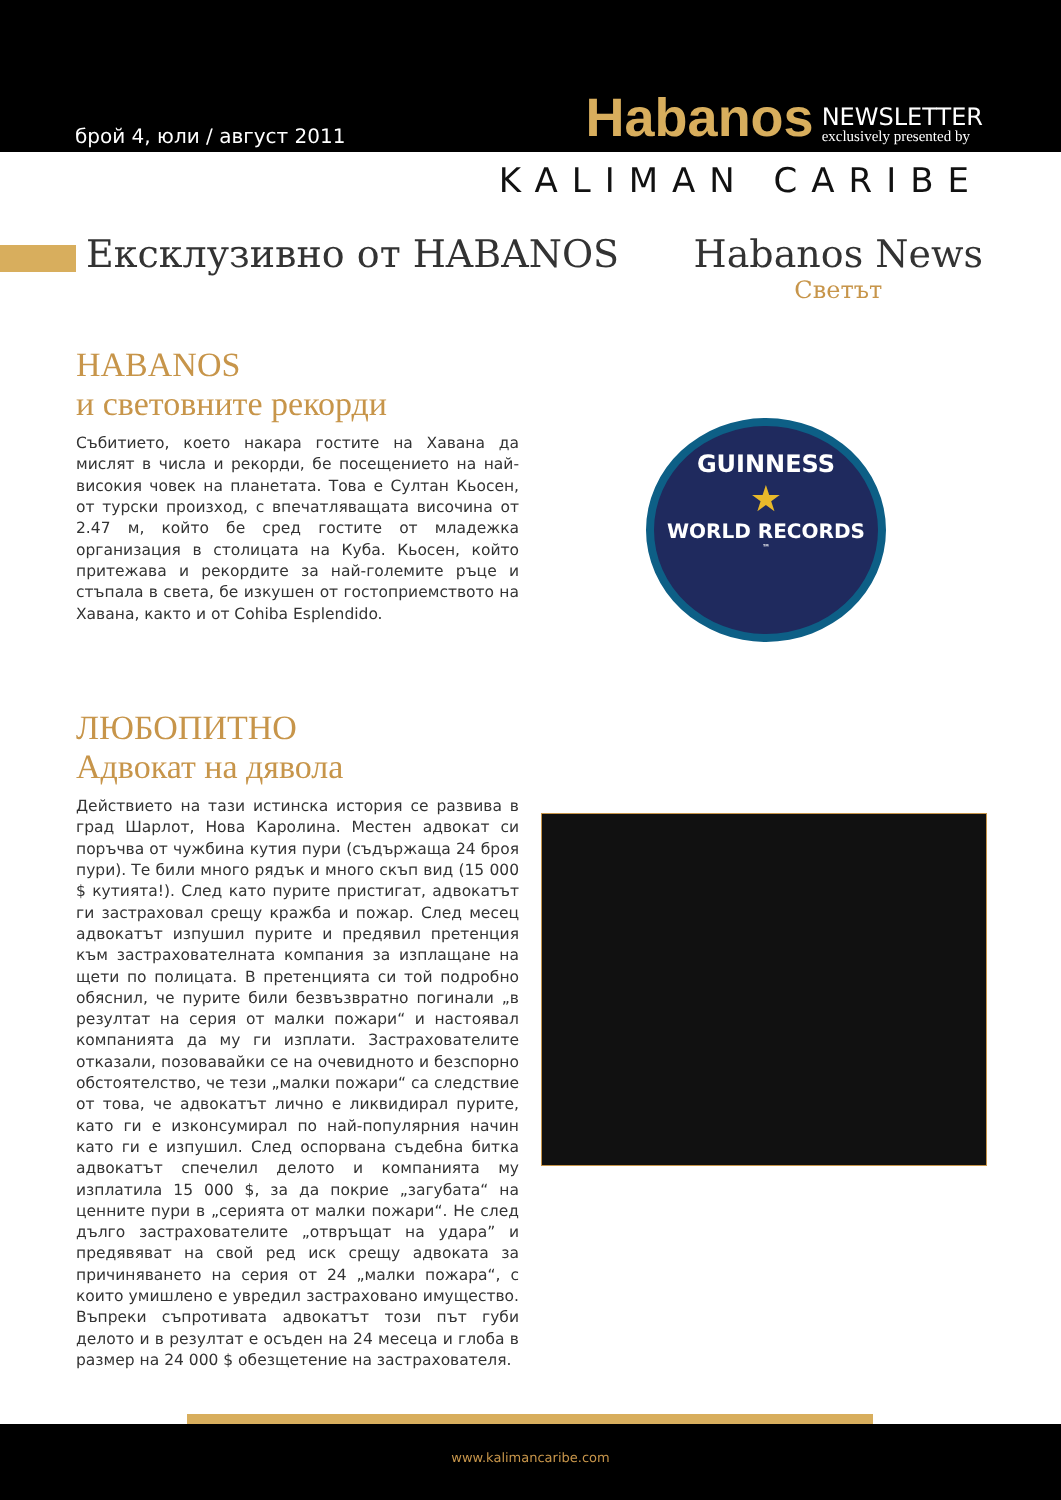брой 4, юли / август 2011
Habanos NEWSLETTER
exclusively presented by
KALIMAN CARIBE
Ексклузивно от HABANOS
Habanos News
Светът
HABANOS
и световните рекорди
Събитието, което накара гостите на Хавана да мислят в числа и рекорди, бе посещението на най-високия човек на планетата. Това е Султан Кьосен, от турски произход, с впечатляващата височина от 2.47 м, който бе сред гостите от младежка организация в столицата на Куба. Кьосен, който притежава и рекордите за най-големите ръце и стъпала в света, бе изкушен от гостоприемството на Хавана, както и от Cohiba Esplendido.
GUINNESS
★
WORLD RECORDS
™
ЛЮБОПИТНО
Адвокат на дявола
Действието на тази истинска история се развива в град Шарлот, Нова Каролина. Местен адвокат си поръчва от чужбина кутия пури (съдържаща 24 броя пури). Те били много рядък и много скъп вид (15 000 $ кутията!). След като пурите пристигат, адвокатът ги застраховал срещу кражба и пожар. След месец адвокатът изпушил пурите и предявил претенция към застрахователната компания за изплащане на щети по полицата. В претенцията си той подробно обяснил, че пурите били безвъзвратно погинали „в резултат на серия от малки пожари“ и настоявал компанията да му ги изплати. Застрахователите отказали, позовавайки се на очевидното и безспорно обстоятелство, че тези „малки пожари“ са следствие от това, че адвокатът лично е ликвидирал пурите, като ги е изконсумирал по най-популярния начин като ги е изпушил. След оспорвана съдебна битка адвокатът спечелил делото и компанията му изплатила 15 000 $, за да покрие „загубата“ на ценните пури в „серията от малки пожари“. Не след дълго застрахователите „отвръщат на удара” и предявяват на свой ред иск срещу адвоката за причиняването на серия от 24 „малки пожара“, с които умишлено е увредил застраховано имущество. Въпреки съпротивата адвокатът този път губи делото и в резултат е осъден на 24 месеца и глоба в размер на 24 000 $ обезщетение на застрахователя.
www.kalimancaribe.com